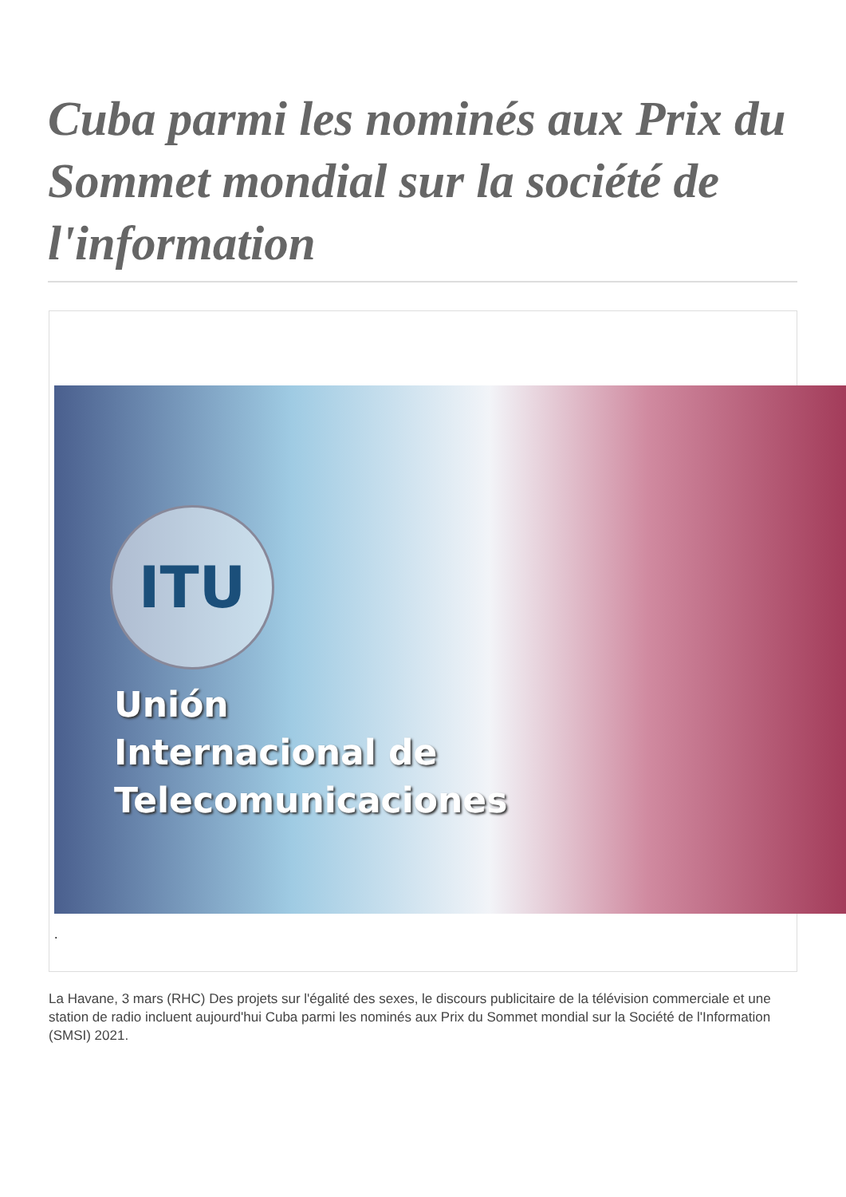Cuba parmi les nominés aux Prix du Sommet mondial sur la société de l'information
ITU
Unión
Internacional de
Telecomunicaciones
.
La Havane, 3 mars (RHC) Des projets sur l'égalité des sexes, le discours publicitaire de la télévision commerciale et une station de radio incluent aujourd'hui Cuba parmi les nominés aux Prix du Sommet mondial sur la Société de l'Information (SMSI) 2021.